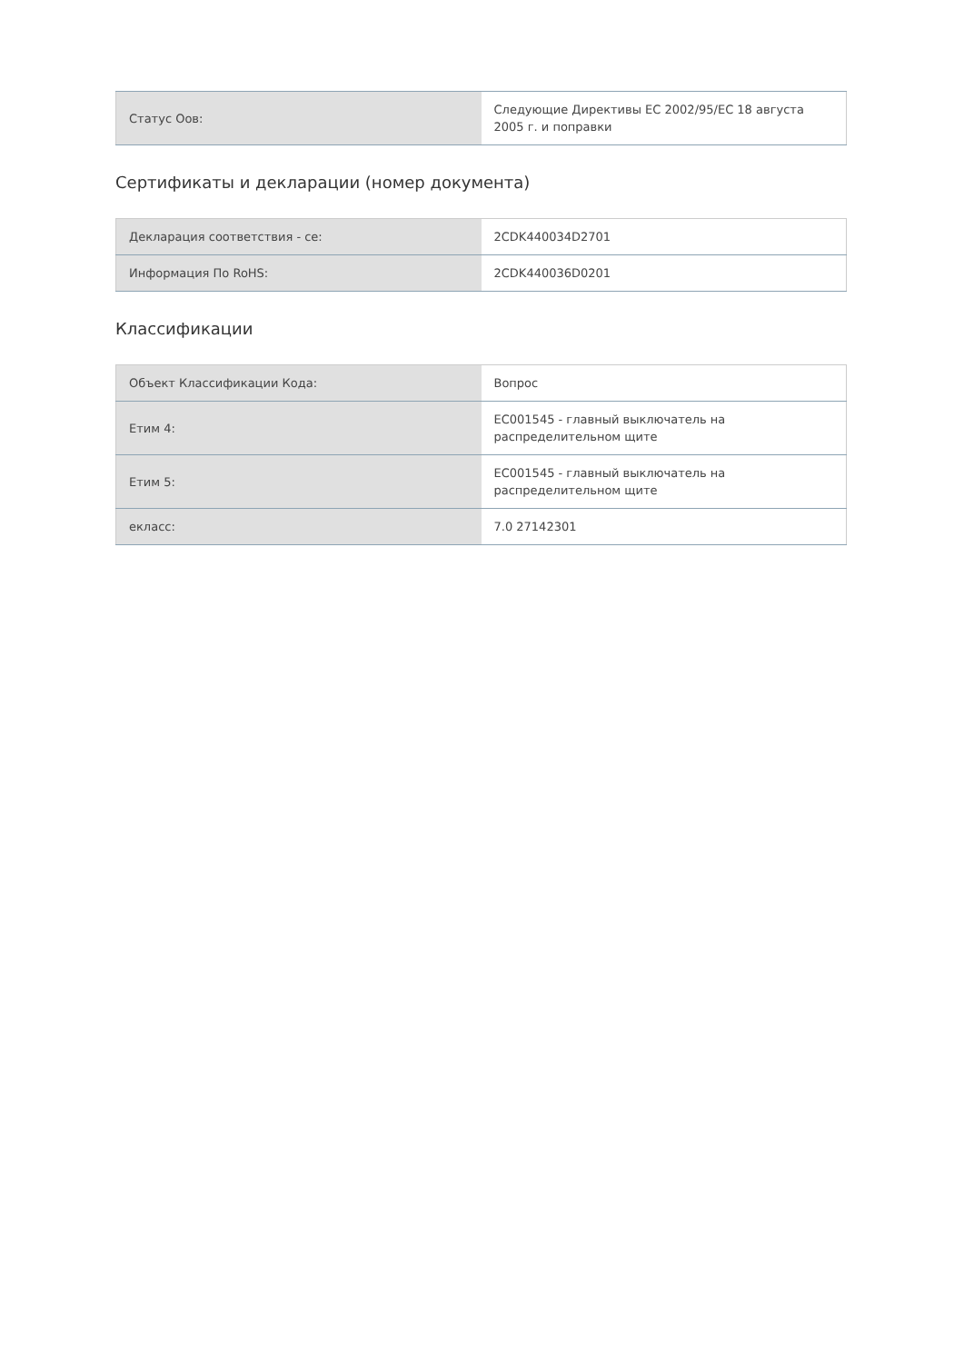| Статус Оов: | Следующие Директивы ЕС 2002/95/ЕС 18 августа 2005 г. и поправки |
Сертификаты и декларации (номер документа)
| Декларация соответствия - се: | 2CDK440034D2701 |
| Информация По RoHS: | 2CDK440036D0201 |
Классификации
| Объект Классификации Кода: | Вопрос |
| Етим 4: | EC001545 - главный выключатель на распределительном щите |
| Етим 5: | EC001545 - главный выключатель на распределительном щите |
| екласс: | 7.0 27142301 |